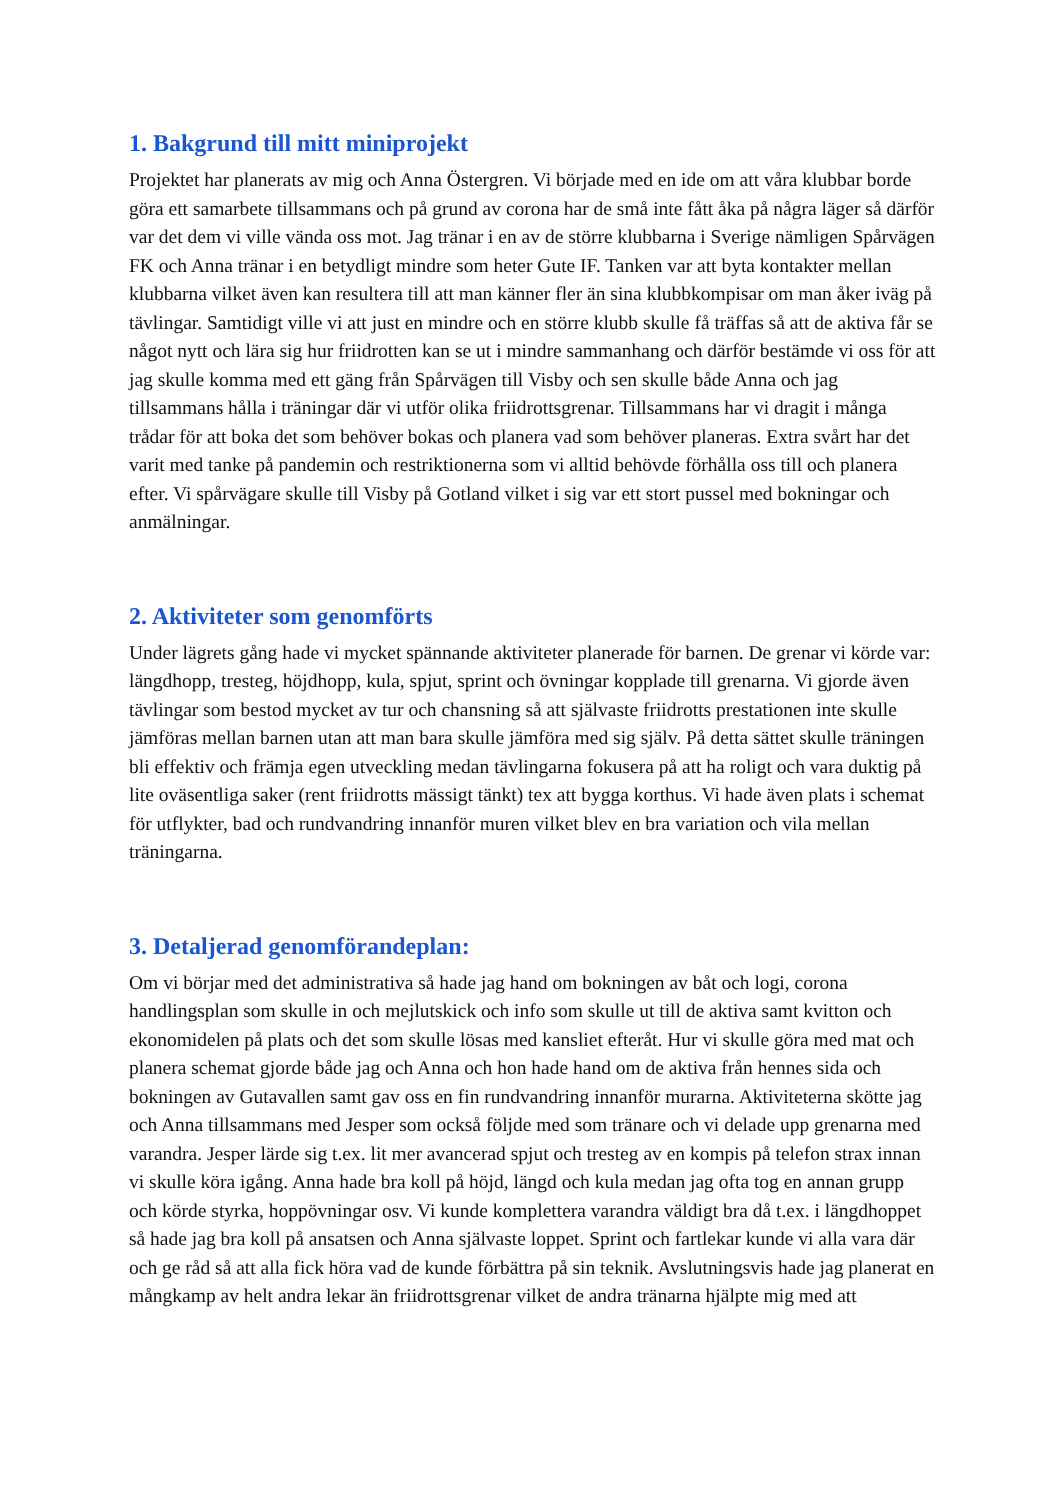1. Bakgrund till mitt miniprojekt
Projektet har planerats av mig och Anna Östergren. Vi började med en ide om att våra klubbar borde göra ett samarbete tillsammans och på grund av corona har de små inte fått åka på några läger så därför var det dem vi ville vända oss mot. Jag tränar i en av de större klubbarna i Sverige nämligen Spårvägen FK och Anna tränar i en betydligt mindre som heter Gute IF. Tanken var att byta kontakter mellan klubbarna vilket även kan resultera till att man känner fler än sina klubbkompisar om man åker iväg på tävlingar. Samtidigt ville vi att just en mindre och en större klubb skulle få träffas så att de aktiva får se något nytt och lära sig hur friidrotten kan se ut i mindre sammanhang och därför bestämde vi oss för att jag skulle komma med ett gäng från Spårvägen till Visby och sen skulle både Anna och jag tillsammans hålla i träningar där vi utför olika friidrottsgrenar. Tillsammans har vi dragit i många trådar för att boka det som behöver bokas och planera vad som behöver planeras. Extra svårt har det varit med tanke på pandemin och restriktionerna som vi alltid behövde förhålla oss till och planera efter. Vi spårvägare skulle till Visby på Gotland vilket i sig var ett stort pussel med bokningar och anmälningar.
2. Aktiviteter som genomförts
Under lägrets gång hade vi mycket spännande aktiviteter planerade för barnen. De grenar vi körde var: längdhopp, tresteg, höjdhopp, kula, spjut, sprint och övningar kopplade till grenarna. Vi gjorde även tävlingar som bestod mycket av tur och chansning så att självaste friidrotts prestationen inte skulle jämföras mellan barnen utan att man bara skulle jämföra med sig själv. På detta sättet skulle träningen bli effektiv och främja egen utveckling medan tävlingarna fokusera på att ha roligt och vara duktig på lite oväsentliga saker (rent friidrotts mässigt tänkt) tex att bygga korthus. Vi hade även plats i schemat för utflykter, bad och rundvandring innanför muren vilket blev en bra variation och vila mellan träningarna.
3. Detaljerad genomförandeplan:
Om vi börjar med det administrativa så hade jag hand om bokningen av båt och logi, corona handlingsplan som skulle in och mejlutskick och info som skulle ut till de aktiva samt kvitton och ekonomidelen på plats och det som skulle lösas med kansliet efteråt. Hur vi skulle göra med mat och planera schemat gjorde både jag och Anna och hon hade hand om de aktiva från hennes sida och bokningen av Gutavallen samt gav oss en fin rundvandring innanför murarna. Aktiviteterna skötte jag och Anna tillsammans med Jesper som också följde med som tränare och vi delade upp grenarna med varandra. Jesper lärde sig t.ex. lit mer avancerad spjut och tresteg av en kompis på telefon strax innan vi skulle köra igång. Anna hade bra koll på höjd, längd och kula medan jag ofta tog en annan grupp och körde styrka, hoppövningar osv. Vi kunde komplettera varandra väldigt bra då t.ex. i längdhoppet så hade jag bra koll på ansatsen och Anna självaste loppet. Sprint och fartlekar kunde vi alla vara där och ge råd så att alla fick höra vad de kunde förbättra på sin teknik. Avslutningsvis hade jag planerat en mångkamp av helt andra lekar än friidrottsgrenar vilket de andra tränarna hjälpte mig med att